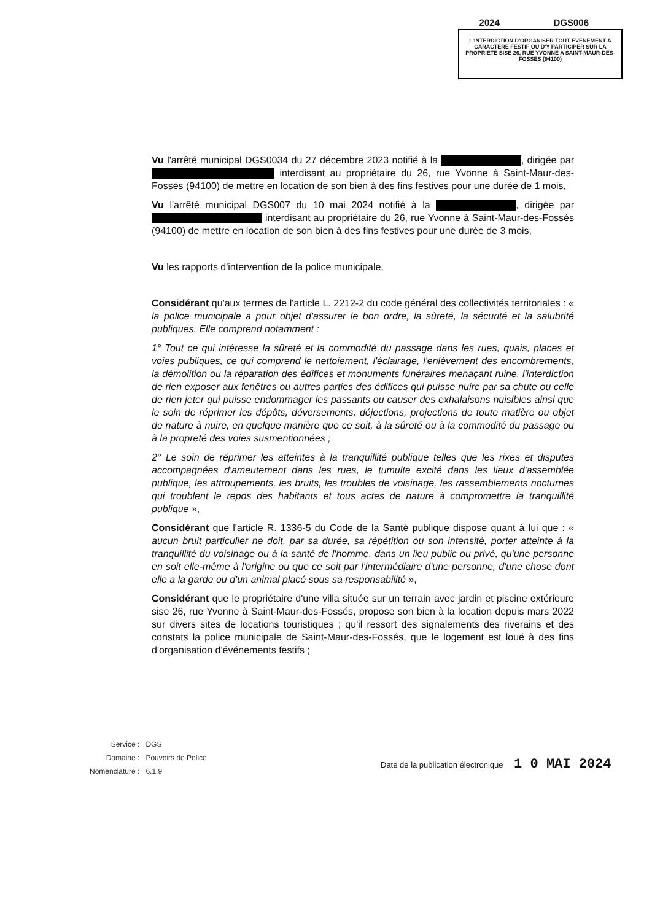| 2024 | DGS006 |
| --- | --- |
| L'INTERDICTION D'ORGANISER TOUT EVENEMENT A CARACTERE FESTIF OU D'Y PARTICIPER SUR LA PROPRIETE SISE 26, RUE YVONNE A SAINT-MAUR-DES-FOSSES (94100) | |
Vu l'arrêté municipal DGS0034 du 27 décembre 2023 notifié à la , dirigée par interdisant au propriétaire du 26, rue Yvonne à Saint-Maur-des-Fossés (94100) de mettre en location de son bien à des fins festives pour une durée de 1 mois,
Vu l'arrêté municipal DGS007 du 10 mai 2024 notifié à la , dirigée par interdisant au propriétaire du 26, rue Yvonne à Saint-Maur-des-Fossés (94100) de mettre en location de son bien à des fins festives pour une durée de 3 mois,
Vu les rapports d'intervention de la police municipale,
Considérant qu'aux termes de l'article L. 2212-2 du code général des collectivités territoriales : « la police municipale a pour objet d'assurer le bon ordre, la sûreté, la sécurité et la salubrité publiques. Elle comprend notamment :
1° Tout ce qui intéresse la sûreté et la commodité du passage dans les rues, quais, places et voies publiques, ce qui comprend le nettoiement, l'éclairage, l'enlèvement des encombrements, la démolition ou la réparation des édifices et monuments funéraires menaçant ruine, l'interdiction de rien exposer aux fenêtres ou autres parties des édifices qui puisse nuire par sa chute ou celle de rien jeter qui puisse endommager les passants ou causer des exhalaisons nuisibles ainsi que le soin de réprimer les dépôts, déversements, déjections, projections de toute matière ou objet de nature à nuire, en quelque manière que ce soit, à la sûreté ou à la commodité du passage ou à la propreté des voies susmentionnées ;
2° Le soin de réprimer les atteintes à la tranquillité publique telles que les rixes et disputes accompagnées d'ameutement dans les rues, le tumulte excité dans les lieux d'assemblée publique, les attroupements, les bruits, les troubles de voisinage, les rassemblements nocturnes qui troublent le repos des habitants et tous actes de nature à compromettre la tranquillité publique »,
Considérant que l'article R. 1336-5 du Code de la Santé publique dispose quant à lui que : « aucun bruit particulier ne doit, par sa durée, sa répétition ou son intensité, porter atteinte à la tranquillité du voisinage ou à la santé de l'homme, dans un lieu public ou privé, qu'une personne en soit elle-même à l'origine ou que ce soit par l'intermédiaire d'une personne, d'une chose dont elle a la garde ou d'un animal placé sous sa responsabilité »,
Considérant que le propriétaire d'une villa située sur un terrain avec jardin et piscine extérieure sise 26, rue Yvonne à Saint-Maur-des-Fossés, propose son bien à la location depuis mars 2022 sur divers sites de locations touristiques ; qu'il ressort des signalements des riverains et des constats la police municipale de Saint-Maur-des-Fossés, que le logement est loué à des fins d'organisation d'événements festifs ;
| Service : | DGS |
| Domaine : | Pouvoirs de Police |
| Nomenclature : | 6.1.9 |
Date de la publication électronique 1 0 MAI 2024